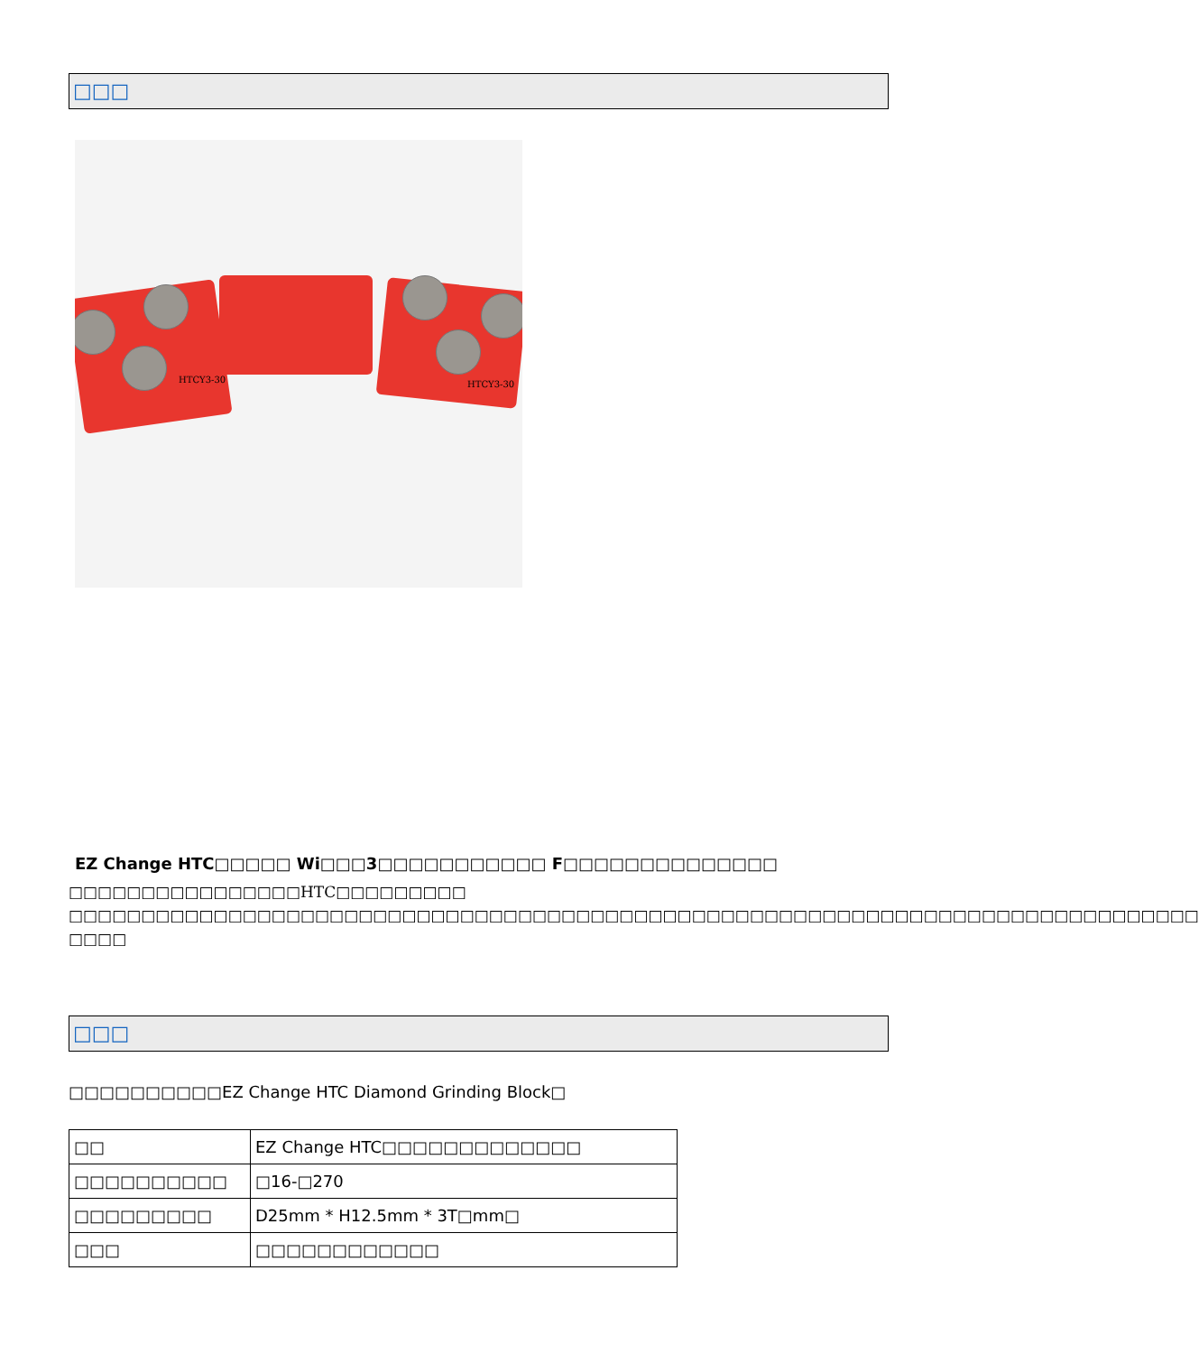□□□
HTCY3-30 HTCY3-30
EZ Change HTC□□□□□ Wi□□□3□□□□□□□□□□□ F□□□□□□□□□□□□□□
□□□□□□□□□□□□□□□□HTC□□□□□□□□□
□□□□□□□□□□□□□□□□□□□□□□□□□□□□□□□□□□□□□□□□□□□□□□□□□□□□□□□□□□□□□□□□□□□□□□□□□□□□□□ □□□□
□□□
□□□□□□□□□□EZ Change HTC Diamond Grinding Block□
| □□ | EZ Change HTC□□□□□□□□□□□□□ |
| □□□□□□□□□□ | □16-□270 |
| □□□□□□□□□ | D25mm * H12.5mm * 3T□mm□ |
| □□□ | □□□□□□□□□□□□ |